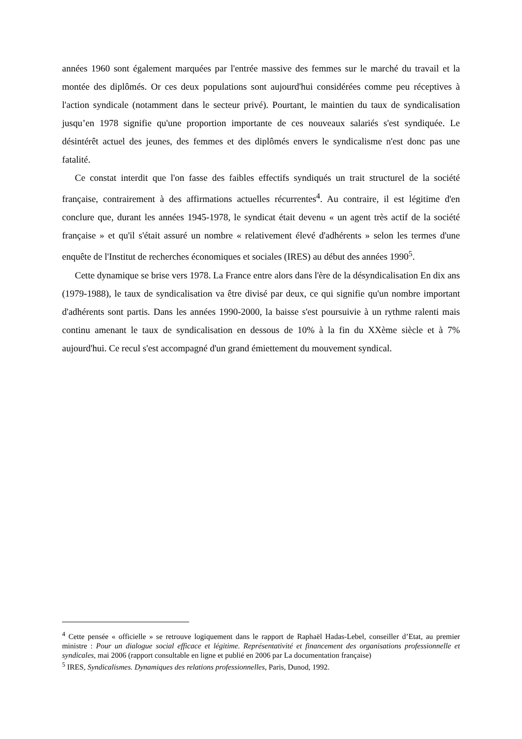années 1960 sont également marquées par l'entrée massive des femmes sur le marché du travail et la montée des diplômés. Or ces deux populations sont aujourd'hui considérées comme peu réceptives à l'action syndicale (notamment dans le secteur privé). Pourtant, le maintien du taux de syndicalisation jusqu’en 1978 signifie qu'une proportion importante de ces nouveaux salariés s'est syndiquée. Le désintérêt actuel des jeunes, des femmes et des diplômés envers le syndicalisme n'est donc pas une fatalité.
Ce constat interdit que l'on fasse des faibles effectifs syndiqués un trait structurel de la société française, contrairement à des affirmations actuelles récurrentes<sup>4</sup>. Au contraire, il est légitime d'en conclure que, durant les années 1945-1978, le syndicat était devenu « un agent très actif de la société française » et qu'il s'était assuré un nombre « relativement élevé d'adhérents » selon les termes d'une enquête de l'Institut de recherches économiques et sociales (IRES) au début des années 1990<sup>5</sup>.
Cette dynamique se brise vers 1978. La France entre alors dans l'ère de la désyndicalisation En dix ans (1979-1988), le taux de syndicalisation va être divisé par deux, ce qui signifie qu'un nombre important d'adhérents sont partis. Dans les années 1990-2000, la baisse s'est poursuivie à un rythme ralenti mais continu amenant le taux de syndicalisation en dessous de 10% à la fin du XXème siècle et à 7% aujourd'hui. Ce recul s'est accompagné d'un grand émiettement du mouvement syndical.
<sup>4</sup> Cette pensée « officielle » se retrouve logiquement dans le rapport de Raphaël Hadas-Lebel, conseiller d’Etat, au premier ministre : Pour un dialogue social efficace et légitime. Représentativité et financement des organisations professionnelle et syndicales, mai 2006 (rapport consultable en ligne et publié en 2006 par La documentation française)
<sup>5</sup> IRES, Syndicalismes. Dynamiques des relations professionnelles, Paris, Dunod, 1992.